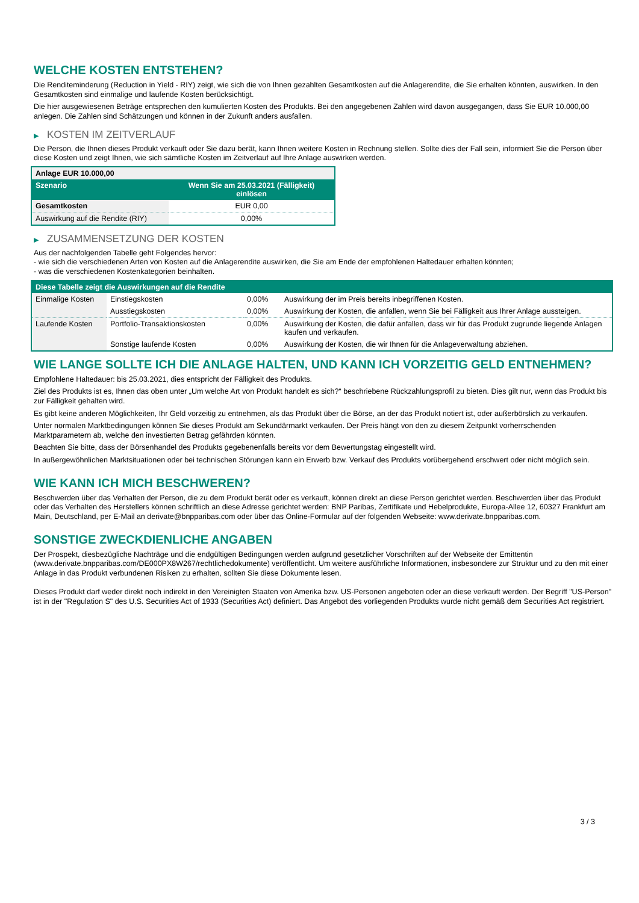WELCHE KOSTEN ENTSTEHEN?
Die Renditeminderung (Reduction in Yield - RIY) zeigt, wie sich die von Ihnen gezahlten Gesamtkosten auf die Anlagerendite, die Sie erhalten könnten, auswirken. In den Gesamtkosten sind einmalige und laufende Kosten berücksichtigt.
Die hier ausgewiesenen Beträge entsprechen den kumulierten Kosten des Produkts. Bei den angegebenen Zahlen wird davon ausgegangen, dass Sie EUR 10.000,00 anlegen. Die Zahlen sind Schätzungen und können in der Zukunft anders ausfallen.
▶ KOSTEN IM ZEITVERLAUF
Die Person, die Ihnen dieses Produkt verkauft oder Sie dazu berät, kann Ihnen weitere Kosten in Rechnung stellen. Sollte dies der Fall sein, informiert Sie die Person über diese Kosten und zeigt Ihnen, wie sich sämtliche Kosten im Zeitverlauf auf Ihre Anlage auswirken werden.
| Anlage EUR 10.000,00 | |
| --- | --- |
| Szenario | Wenn Sie am 25.03.2021 (Fälligkeit) einlösen |
| Gesamtkosten | EUR 0,00 |
| Auswirkung auf die Rendite (RIY) | 0,00% |
▶ ZUSAMMENSETZUNG DER KOSTEN
Aus der nachfolgenden Tabelle geht Folgendes hervor:
- wie sich die verschiedenen Arten von Kosten auf die Anlagerendite auswirken, die Sie am Ende der empfohlenen Haltedauer erhalten könnten;
- was die verschiedenen Kostenkategorien beinhalten.
| Diese Tabelle zeigt die Auswirkungen auf die Rendite | | | |
| --- | --- | --- | --- |
| Einmalige Kosten | Einstiegskosten | 0,00% | Auswirkung der im Preis bereits inbegriffenen Kosten. |
| | Ausstiegskosten | 0,00% | Auswirkung der Kosten, die anfallen, wenn Sie bei Fälligkeit aus Ihrer Anlage aussteigen. |
| Laufende Kosten | Portfolio-Transaktionskosten | 0,00% | Auswirkung der Kosten, die dafür anfallen, dass wir für das Produkt zugrunde liegende Anlagen kaufen und verkaufen. |
| | Sonstige laufende Kosten | 0,00% | Auswirkung der Kosten, die wir Ihnen für die Anlageverwaltung abziehen. |
WIE LANGE SOLLTE ICH DIE ANLAGE HALTEN, UND KANN ICH VORZEITIG GELD ENTNEHMEN?
Empfohlene Haltedauer: bis 25.03.2021, dies entspricht der Fälligkeit des Produkts.
Ziel des Produkts ist es, Ihnen das oben unter „Um welche Art von Produkt handelt es sich?“ beschriebene Rückzahlungsprofil zu bieten. Dies gilt nur, wenn das Produkt bis zur Fälligkeit gehalten wird.
Es gibt keine anderen Möglichkeiten, Ihr Geld vorzeitig zu entnehmen, als das Produkt über die Börse, an der das Produkt notiert ist, oder außerbörslich zu verkaufen.
Unter normalen Marktbedingungen können Sie dieses Produkt am Sekundärmarkt verkaufen. Der Preis hängt von den zu diesem Zeitpunkt vorherrschenden Marktparametern ab, welche den investierten Betrag gefährden könnten.
Beachten Sie bitte, dass der Börsenhandel des Produkts gegebenenfalls bereits vor dem Bewertungstag eingestellt wird.
In außergewöhnlichen Marktsituationen oder bei technischen Störungen kann ein Erwerb bzw. Verkauf des Produkts vorübergehend erschwert oder nicht möglich sein.
WIE KANN ICH MICH BESCHWEREN?
Beschwerden über das Verhalten der Person, die zu dem Produkt berät oder es verkauft, können direkt an diese Person gerichtet werden. Beschwerden über das Produkt oder das Verhalten des Herstellers können schriftlich an diese Adresse gerichtet werden: BNP Paribas, Zertifikate und Hebelprodukte, Europa-Allee 12, 60327 Frankfurt am Main, Deutschland, per E-Mail an derivate@bnpparibas.com oder über das Online-Formular auf der folgenden Webseite: www.derivate.bnpparibas.com.
SONSTIGE ZWECKDIENLICHE ANGABEN
Der Prospekt, diesbezügliche Nachträge und die endgültigen Bedingungen werden aufgrund gesetzlicher Vorschriften auf der Webseite der Emittentin (www.derivate.bnpparibas.com/DE000PX8W267/rechtlichedokumente) veröffentlicht. Um weitere ausführliche Informationen, insbesondere zur Struktur und zu den mit einer Anlage in das Produkt verbundenen Risiken zu erhalten, sollten Sie diese Dokumente lesen.
Dieses Produkt darf weder direkt noch indirekt in den Vereinigten Staaten von Amerika bzw. US-Personen angeboten oder an diese verkauft werden. Der Begriff "US-Person" ist in der "Regulation S" des U.S. Securities Act of 1933 (Securities Act) definiert. Das Angebot des vorliegenden Produkts wurde nicht gemäß dem Securities Act registriert.
3 / 3